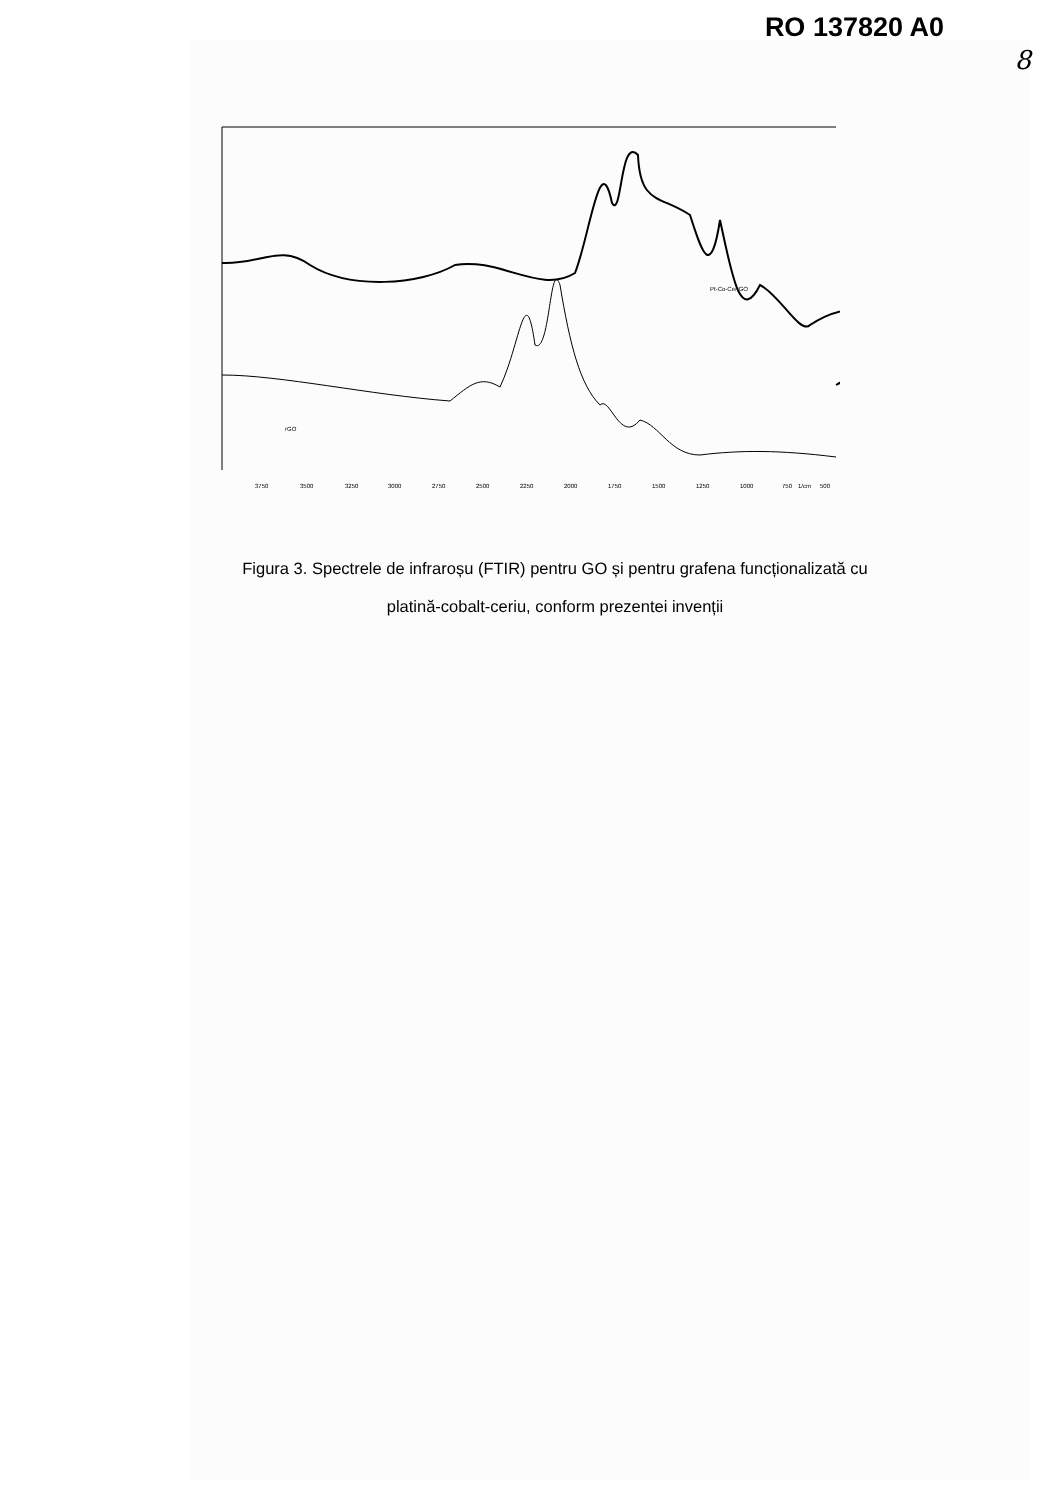RO 137820 A0
8
Pt-Co-Ce/rGO
rGO
3750
3500
3250
3000
2750
2500
2250
2000
1750
1500
1250
1000
750
1/cm
500
Figura 3. Spectrele de infraroșu (FTIR) pentru GO și pentru grafena funcționalizată cu
platină-cobalt-ceriu, conform prezentei invenții